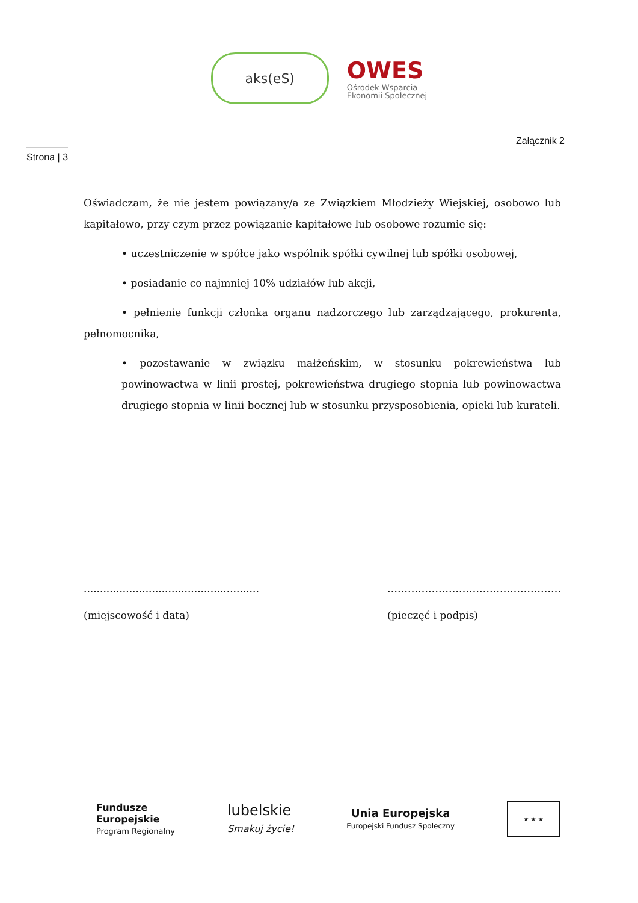aks(eS)
OWES
Ośrodek Wsparcia
Ekonomii Społecznej
Strona | 3
Załącznik 2
Oświadczam, że nie jestem powiązany/a ze Związkiem Młodzieży Wiejskiej, osobowo lub kapitałowo, przy czym przez powiązanie kapitałowe lub osobowe rozumie się:
• uczestniczenie w spółce jako wspólnik spółki cywilnej lub spółki osobowej,
• posiadanie co najmniej 10% udziałów lub akcji,
• pełnienie funkcji członka organu nadzorczego lub zarządzającego, prokurenta, pełnomocnika,
• pozostawanie w związku małżeńskim, w stosunku pokrewieństwa lub powinowactwa w linii prostej, pokrewieństwa drugiego stopnia lub powinowactwa drugiego stopnia w linii bocznej lub w stosunku przysposobienia, opieki lub kurateli.
......................................................
(miejscowość i data)
……………………………………………
(pieczęć i podpis)
Fundusze
Europejskie
Program Regionalny
lubelskie
Smakuj życie!
Unia Europejska
Europejski Fundusz Społeczny
★ ★ ★